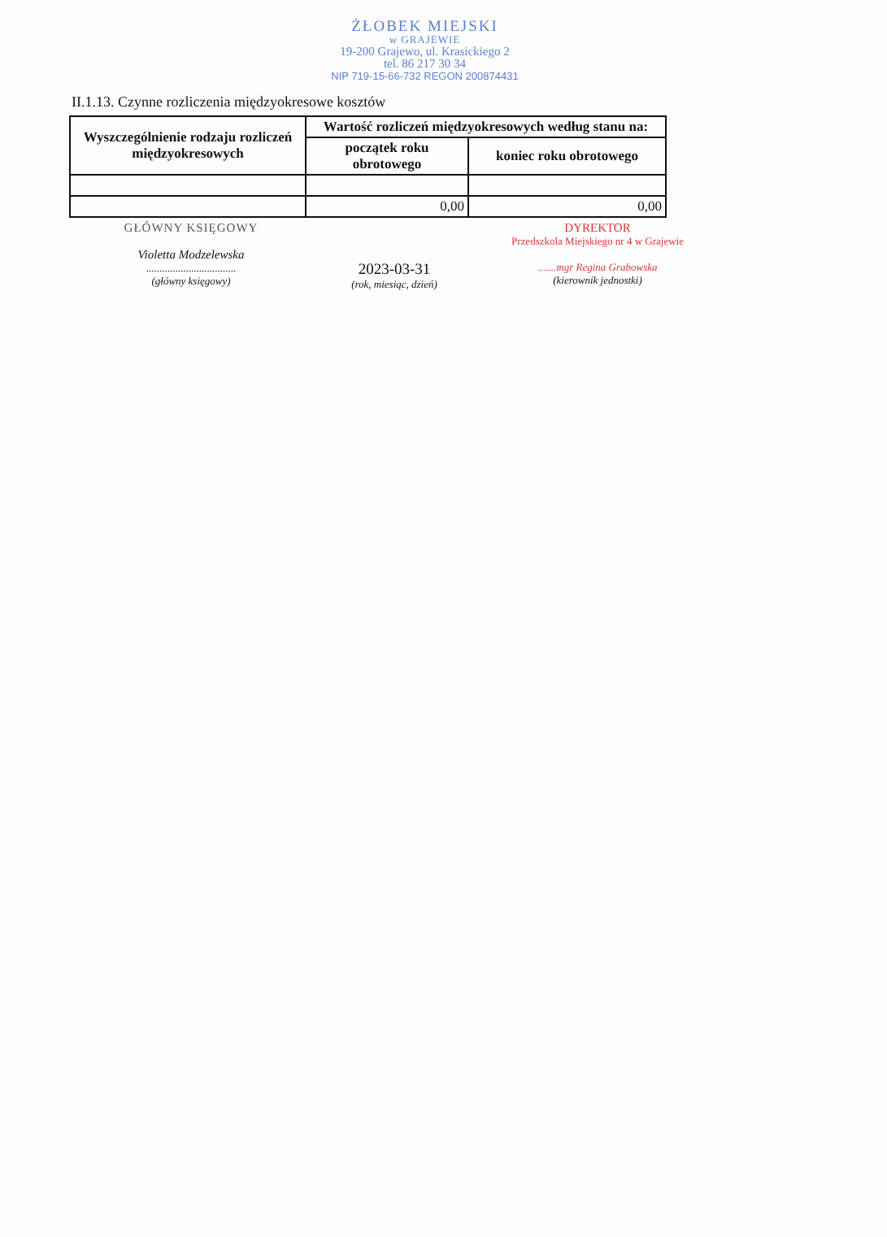ŻŁOBEK MIEJSKI
w GRAJEWIE
19-200 Grajewo, ul. Krasickiego 2
tel. 86 217 30 34
NIP 719-15-66-732 REGON 200874431
II.1.13. Czynne rozliczenia międzyokresowe kosztów
| Wyszczególnienie rodzaju rozliczeń międzyokresowych | Wartość rozliczeń międzyokresowych według stanu na: | |
| --- | --- | --- |
| | początek roku obrotowego | koniec roku obrotowego |
| | 0,00 | 0,00 |
GŁÓWNY KSIĘGOWY
Violetta Modzelewska
..................................
(główny księgowy)
2023-03-31
(rok, miesiąc, dzień)
DYREKTOR
Przedszkola Miejskiego nr 4 w Grajewie
.......mgr Regina Grabowska
(kierownik jednostki)